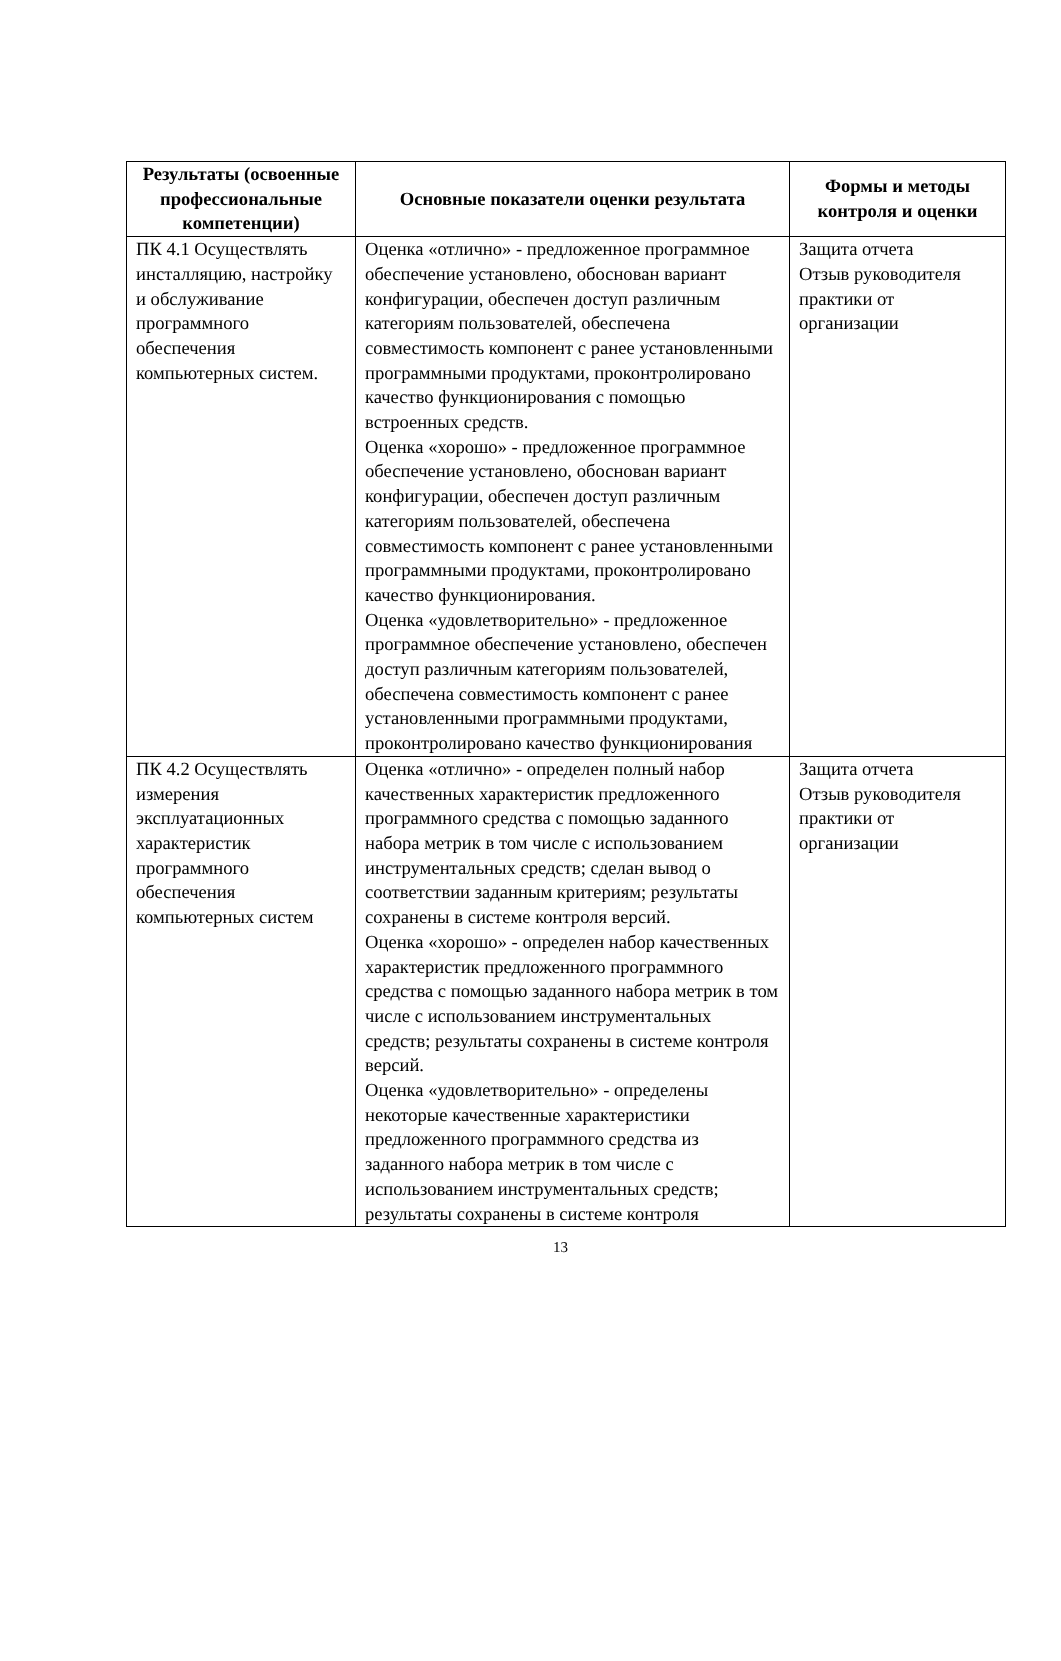| Результаты (освоенные профессиональные компетенции) | Основные показатели оценки результата | Формы и методы контроля и оценки |
| --- | --- | --- |
| ПК 4.1 Осуществлять инсталляцию, настройку и обслуживание программного обеспечения компьютерных систем. | Оценка «отлично» - предложенное программное обеспечение установлено, обоснован вариант конфигурации, обеспечен доступ различным категориям пользователей, обеспечена совместимость компонент с ранее установленными программными продуктами, проконтролировано качество функционирования с помощью встроенных средств. Оценка «хорошо» - предложенное программное обеспечение установлено, обоснован вариант конфигурации, обеспечен доступ различным категориям пользователей, обеспечена совместимость компонент с ранее установленными программными продуктами, проконтролировано качество функционирования. Оценка «удовлетворительно» - предложенное программное обеспечение установлено, обеспечен доступ различным категориям пользователей, обеспечена совместимость компонент с ранее установленными программными продуктами, проконтролировано качество функционирования | Защита отчета Отзыв руководителя практики от организации |
| ПК 4.2 Осуществлять измерения эксплуатационных характеристик программного обеспечения компьютерных систем | Оценка «отлично» - определен полный набор качественных характеристик предложенного программного средства с помощью заданного набора метрик в том числе с использованием инструментальных средств; сделан вывод о соответствии заданным критериям; результаты сохранены в системе контроля версий. Оценка «хорошо» - определен набор качественных характеристик предложенного программного средства с помощью заданного набора метрик в том числе с использованием инструментальных средств; результаты сохранены в системе контроля версий. Оценка «удовлетворительно» - определены некоторые качественные характеристики предложенного программного средства из заданного набора метрик в том числе с использованием инструментальных средств; результаты сохранены в системе контроля | Защита отчета Отзыв руководителя практики от организации |
13